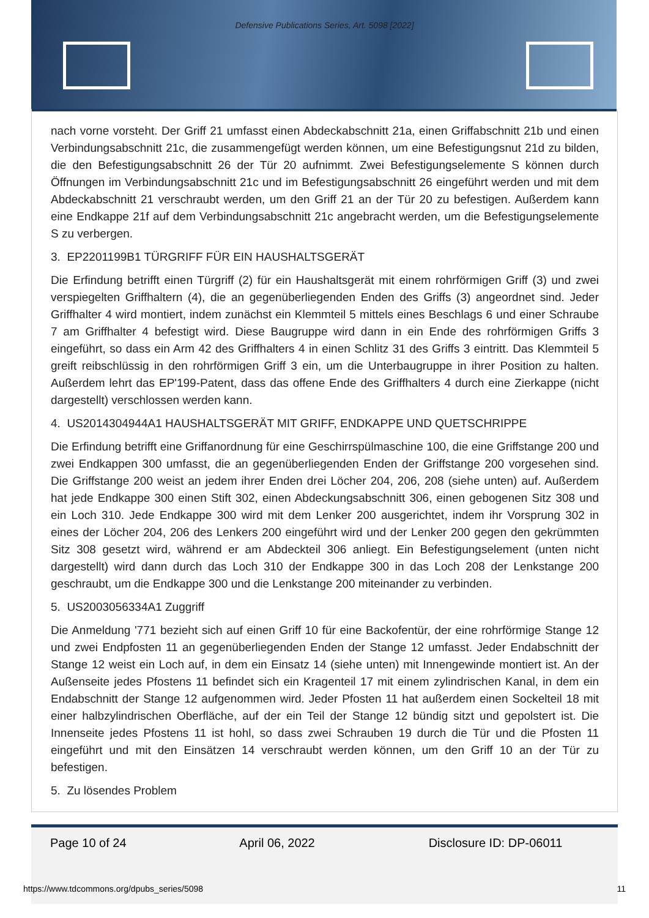Defensive Publications Series, Art. 5098 [2022]
nach vorne vorsteht. Der Griff 21 umfasst einen Abdeckabschnitt 21a, einen Griffabschnitt 21b und einen Verbindungsabschnitt 21c, die zusammengefügt werden können, um eine Befestigungsnut 21d zu bilden, die den Befestigungsabschnitt 26 der Tür 20 aufnimmt. Zwei Befestigungselemente S können durch Öffnungen im Verbindungsabschnitt 21c und im Befestigungsabschnitt 26 eingeführt werden und mit dem Abdeckabschnitt 21 verschraubt werden, um den Griff 21 an der Tür 20 zu befestigen. Außerdem kann eine Endkappe 21f auf dem Verbindungsabschnitt 21c angebracht werden, um die Befestigungselemente S zu verbergen.
3. EP2201199B1 TÜRGRIFF FÜR EIN HAUSHALTSGERÄT
Die Erfindung betrifft einen Türgriff (2) für ein Haushaltsgerät mit einem rohrförmigen Griff (3) und zwei verspiegelten Griffhaltern (4), die an gegenüberliegenden Enden des Griffs (3) angeordnet sind. Jeder Griffhalter 4 wird montiert, indem zunächst ein Klemmteil 5 mittels eines Beschlags 6 und einer Schraube 7 am Griffhalter 4 befestigt wird. Diese Baugruppe wird dann in ein Ende des rohrförmigen Griffs 3 eingeführt, so dass ein Arm 42 des Griffhalters 4 in einen Schlitz 31 des Griffs 3 eintritt. Das Klemmteil 5 greift reibschlüssig in den rohrförmigen Griff 3 ein, um die Unterbaugruppe in ihrer Position zu halten. Außerdem lehrt das EP'199-Patent, dass das offene Ende des Griffhalters 4 durch eine Zierkappe (nicht dargestellt) verschlossen werden kann.
4. US2014304944A1 HAUSHALTSGERÄT MIT GRIFF, ENDKAPPE UND QUETSCHRIPPE
Die Erfindung betrifft eine Griffanordnung für eine Geschirrspülmaschine 100, die eine Griffstange 200 und zwei Endkappen 300 umfasst, die an gegenüberliegenden Enden der Griffstange 200 vorgesehen sind. Die Griffstange 200 weist an jedem ihrer Enden drei Löcher 204, 206, 208 (siehe unten) auf. Außerdem hat jede Endkappe 300 einen Stift 302, einen Abdeckungsabschnitt 306, einen gebogenen Sitz 308 und ein Loch 310. Jede Endkappe 300 wird mit dem Lenker 200 ausgerichtet, indem ihr Vorsprung 302 in eines der Löcher 204, 206 des Lenkers 200 eingeführt wird und der Lenker 200 gegen den gekrümmten Sitz 308 gesetzt wird, während er am Abdeckteil 306 anliegt. Ein Befestigungselement (unten nicht dargestellt) wird dann durch das Loch 310 der Endkappe 300 in das Loch 208 der Lenkstange 200 geschraubt, um die Endkappe 300 und die Lenkstange 200 miteinander zu verbinden.
5. US2003056334A1 Zuggriff
Die Anmeldung '771 bezieht sich auf einen Griff 10 für eine Backofentür, der eine rohrförmige Stange 12 und zwei Endpfosten 11 an gegenüberliegenden Enden der Stange 12 umfasst. Jeder Endabschnitt der Stange 12 weist ein Loch auf, in dem ein Einsatz 14 (siehe unten) mit Innengewinde montiert ist. An der Außenseite jedes Pfostens 11 befindet sich ein Kragenteil 17 mit einem zylindrischen Kanal, in dem ein Endabschnitt der Stange 12 aufgenommen wird. Jeder Pfosten 11 hat außerdem einen Sockelteil 18 mit einer halbzylindrischen Oberfläche, auf der ein Teil der Stange 12 bündig sitzt und gepolstert ist. Die Innenseite jedes Pfostens 11 ist hohl, so dass zwei Schrauben 19 durch die Tür und die Pfosten 11 eingeführt und mit den Einsätzen 14 verschraubt werden können, um den Griff 10 an der Tür zu befestigen.
5. Zu lösendes Problem
Page 10 of 24 April 06, 2022 Disclosure ID: DP-06011
https://www.tdcommons.org/dpubs_series/5098
11